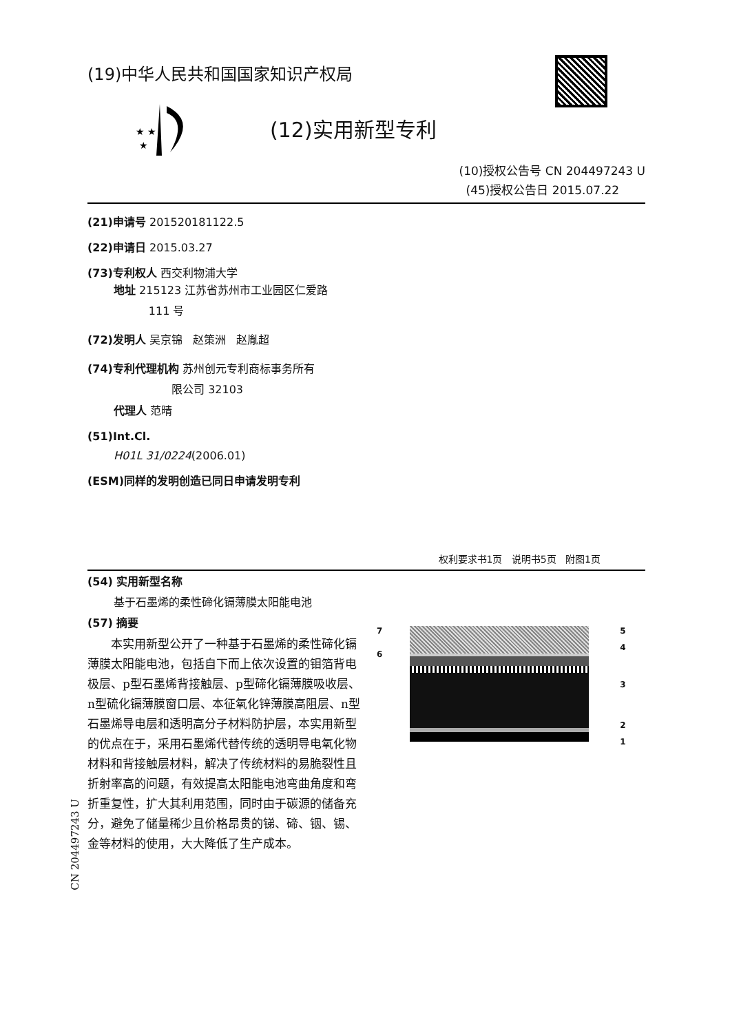CN 204497243 U
(19)中华人民共和国国家知识产权局
★ ★
★
(12)实用新型专利
(10)授权公告号 CN 204497243 U
(45)授权公告日 2015.07.22
(21)申请号 201520181122.5
(22)申请日 2015.03.27
(73)专利权人 西交利物浦大学
地址 215123 江苏省苏州市工业园区仁爱路
111 号
(72)发明人 吴京锦 赵策洲 赵胤超
(74)专利代理机构 苏州创元专利商标事务所有
限公司 32103
代理人 范晴
(51)Int.Cl.
H01L 31/0224(2006.01)
(ESM)同样的发明创造已同日申请发明专利
权利要求书1页 说明书5页 附图1页
(54) 实用新型名称
基于石墨烯的柔性碲化镉薄膜太阳能电池
(57) 摘要
本实用新型公开了一种基于石墨烯的柔性碲化镉薄膜太阳能电池，包括自下而上依次设置的钼箔背电极层、p型石墨烯背接触层、p型碲化镉薄膜吸收层、n型硫化镉薄膜窗口层、本征氧化锌薄膜高阻层、n型石墨烯导电层和透明高分子材料防护层，本实用新型的优点在于，采用石墨烯代替传统的透明导电氧化物材料和背接触层材料，解决了传统材料的易脆裂性且折射率高的问题，有效提高太阳能电池弯曲角度和弯折重复性，扩大其利用范围，同时由于碳源的储备充分，避免了储量稀少且价格昂贵的锑、碲、铟、锡、金等材料的使用，大大降低了生产成本。
7
6
54321